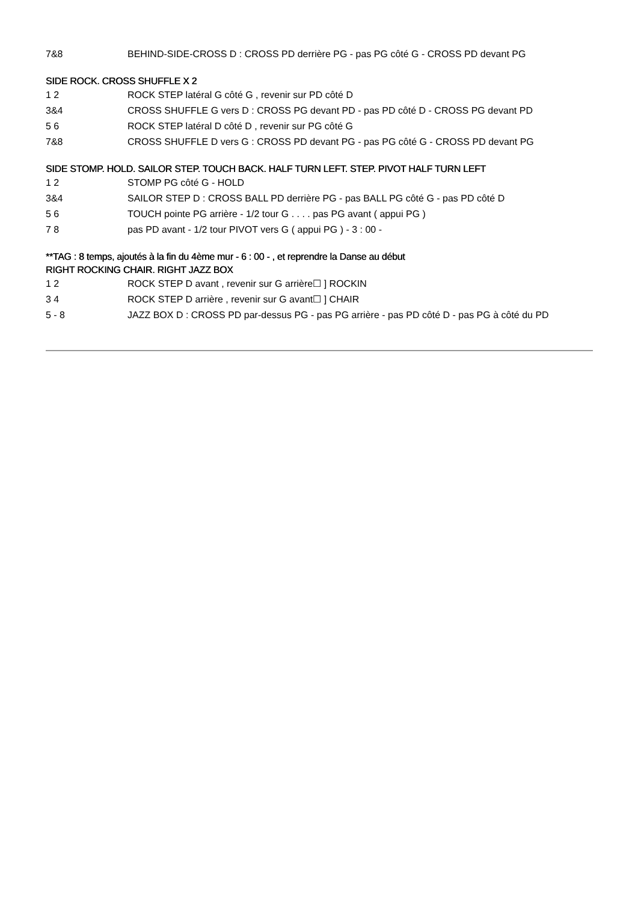| 7&8 | BEHIND-SIDE-CROSS D : CROSS PD derrière PG - pas PG côté G - CROSS PD devant PG |
SIDE ROCK. CROSS SHUFFLE X 2
| 1 2 | ROCK STEP latéral G côté G , revenir sur PD côté D |
| 3&4 | CROSS SHUFFLE G vers D : CROSS PG devant PD - pas PD côté D - CROSS PG devant PD |
| 5 6 | ROCK STEP latéral D côté D , revenir sur PG côté G |
| 7&8 | CROSS SHUFFLE D vers G : CROSS PD devant PG - pas PG côté G - CROSS PD devant PG |
SIDE STOMP. HOLD. SAILOR STEP. TOUCH BACK. HALF TURN LEFT. STEP. PIVOT HALF TURN LEFT
| 1 2 | STOMP PG côté G - HOLD |
| 3&4 | SAILOR STEP D : CROSS BALL PD derrière PG - pas BALL PG côté G - pas PD côté D |
| 5 6 | TOUCH pointe PG arrière - 1/2 tour G . . . . pas PG avant ( appui PG ) |
| 7 8 | pas PD avant - 1/2 tour PIVOT vers G ( appui PG ) - 3 : 00 - |
**TAG : 8 temps, ajoutés à la fin du 4ème mur - 6 : 00 - , et reprendre la Danse au début
RIGHT ROCKING CHAIR. RIGHT JAZZ BOX
| 1 2 | ROCK STEP D avant , revenir sur G arrière☐ ] ROCKIN |
| 3 4 | ROCK STEP D arrière , revenir sur G avant☐ ] CHAIR |
| 5 - 8 | JAZZ BOX D : CROSS PD par-dessus PG - pas PG arrière - pas PD côté D - pas PG à côté du PD |